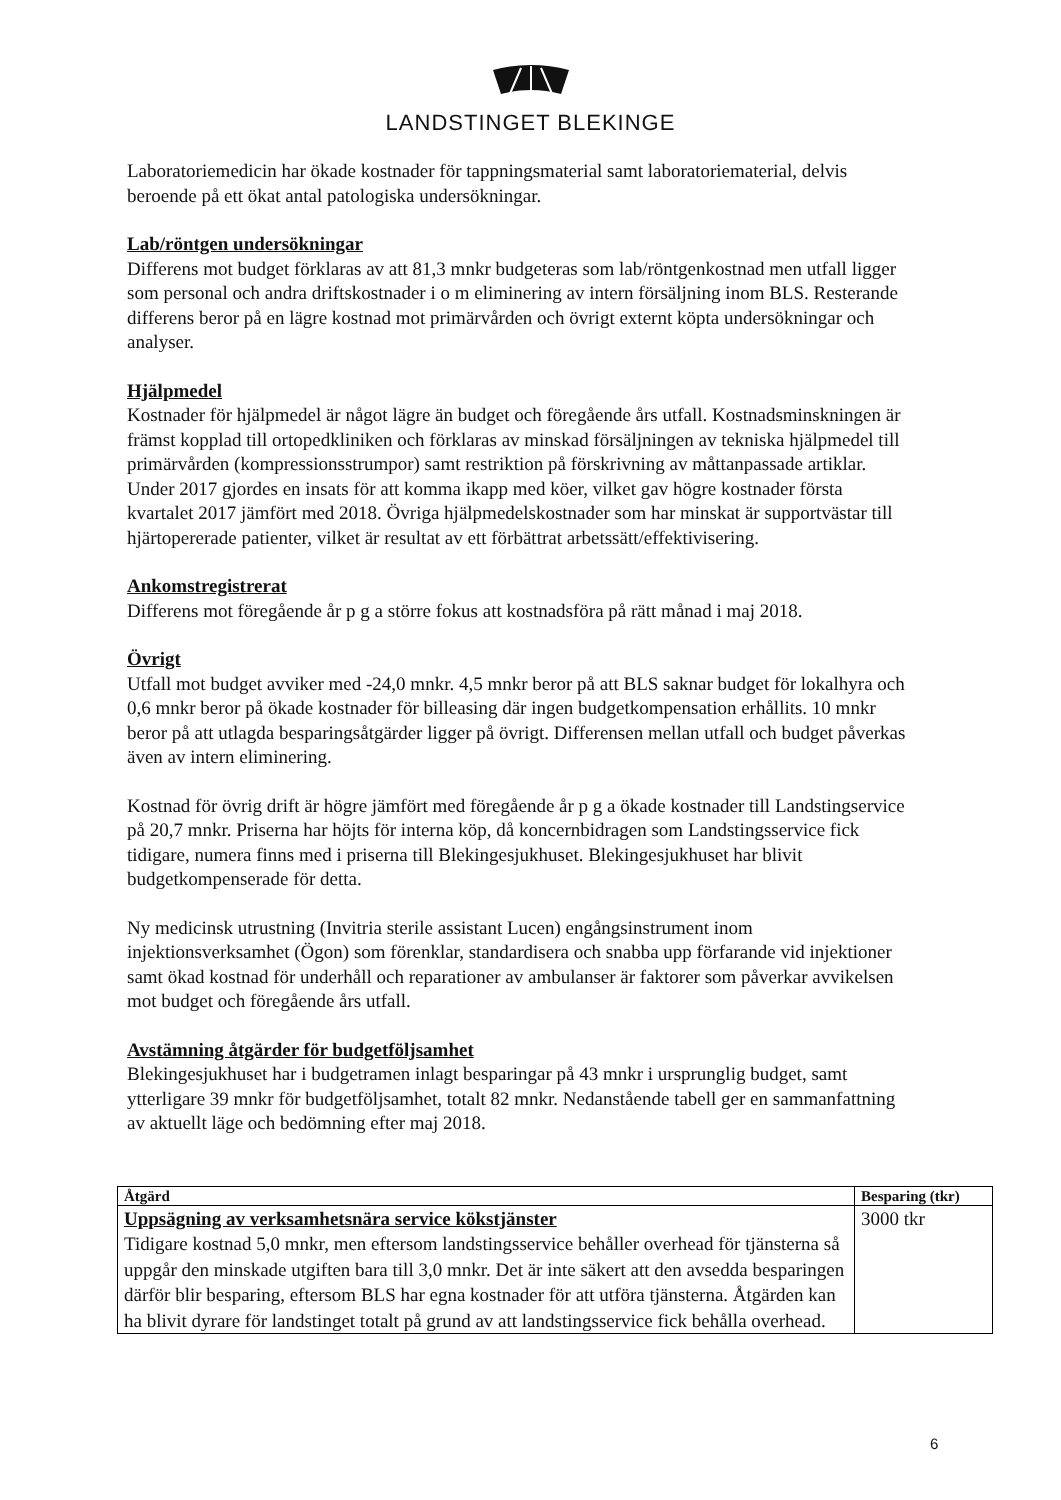LANDSTINGET BLEKINGE
Laboratoriemedicin har ökade kostnader för tappningsmaterial samt laboratoriematerial, delvis beroende på ett ökat antal patologiska undersökningar.
Lab/röntgen undersökningar
Differens mot budget förklaras av att 81,3 mnkr budgeteras som lab/röntgenkostnad men utfall ligger som personal och andra driftskostnader i o m eliminering av intern försäljning inom BLS. Resterande differens beror på en lägre kostnad mot primärvården och övrigt externt köpta undersökningar och analyser.
Hjälpmedel
Kostnader för hjälpmedel är något lägre än budget och föregående års utfall. Kostnadsminskningen är främst kopplad till ortopedkliniken och förklaras av minskad försäljningen av tekniska hjälpmedel till primärvården (kompressionsstrumpor) samt restriktion på förskrivning av måttanpassade artiklar. Under 2017 gjordes en insats för att komma ikapp med köer, vilket gav högre kostnader första kvartalet 2017 jämfört med 2018. Övriga hjälpmedelskostnader som har minskat är supportvästar till hjärtopererade patienter, vilket är resultat av ett förbättrat arbetssätt/effektivisering.
Ankomstregistrerat
Differens mot föregående år p g a större fokus att kostnadsföra på rätt månad i maj 2018.
Övrigt
Utfall mot budget avviker med -24,0 mnkr. 4,5 mnkr beror på att BLS saknar budget för lokalhyra och 0,6 mnkr beror på ökade kostnader för billeasing där ingen budgetkompensation erhållits. 10 mnkr beror på att utlagda besparingsåtgärder ligger på övrigt. Differensen mellan utfall och budget påverkas även av intern eliminering.
Kostnad för övrig drift är högre jämfört med föregående år p g a ökade kostnader till Landstingservice på 20,7 mnkr. Priserna har höjts för interna köp, då koncernbidragen som Landstingsservice fick tidigare, numera finns med i priserna till Blekingesjukhuset. Blekingesjukhuset har blivit budgetkompenserade för detta.
Ny medicinsk utrustning (Invitria sterile assistant Lucen) engångsinstrument inom injektionsverksamhet (Ögon) som förenklar, standardisera och snabba upp förfarande vid injektioner samt ökad kostnad för underhåll och reparationer av ambulanser är faktorer som påverkar avvikelsen mot budget och föregående års utfall.
Avstämning åtgärder för budgetföljsamhet
Blekingesjukhuset har i budgetramen inlagt besparingar på 43 mnkr i ursprunglig budget, samt ytterligare 39 mnkr för budgetföljsamhet, totalt 82 mnkr. Nedanstående tabell ger en sammanfattning av aktuellt läge och bedömning efter maj 2018.
| Åtgärd | Besparing (tkr) |
| --- | --- |
| Uppsägning av verksamhetsnära service kökstjänster Tidigare kostnad 5,0 mnkr, men eftersom landstingsservice behåller overhead för tjänsterna så uppgår den minskade utgiften bara till 3,0 mnkr. Det är inte säkert att den avsedda besparingen därför blir besparing, eftersom BLS har egna kostnader för att utföra tjänsterna. Åtgärden kan ha blivit dyrare för landstinget totalt på grund av att landstingsservice fick behålla overhead. | 3000 tkr |
6